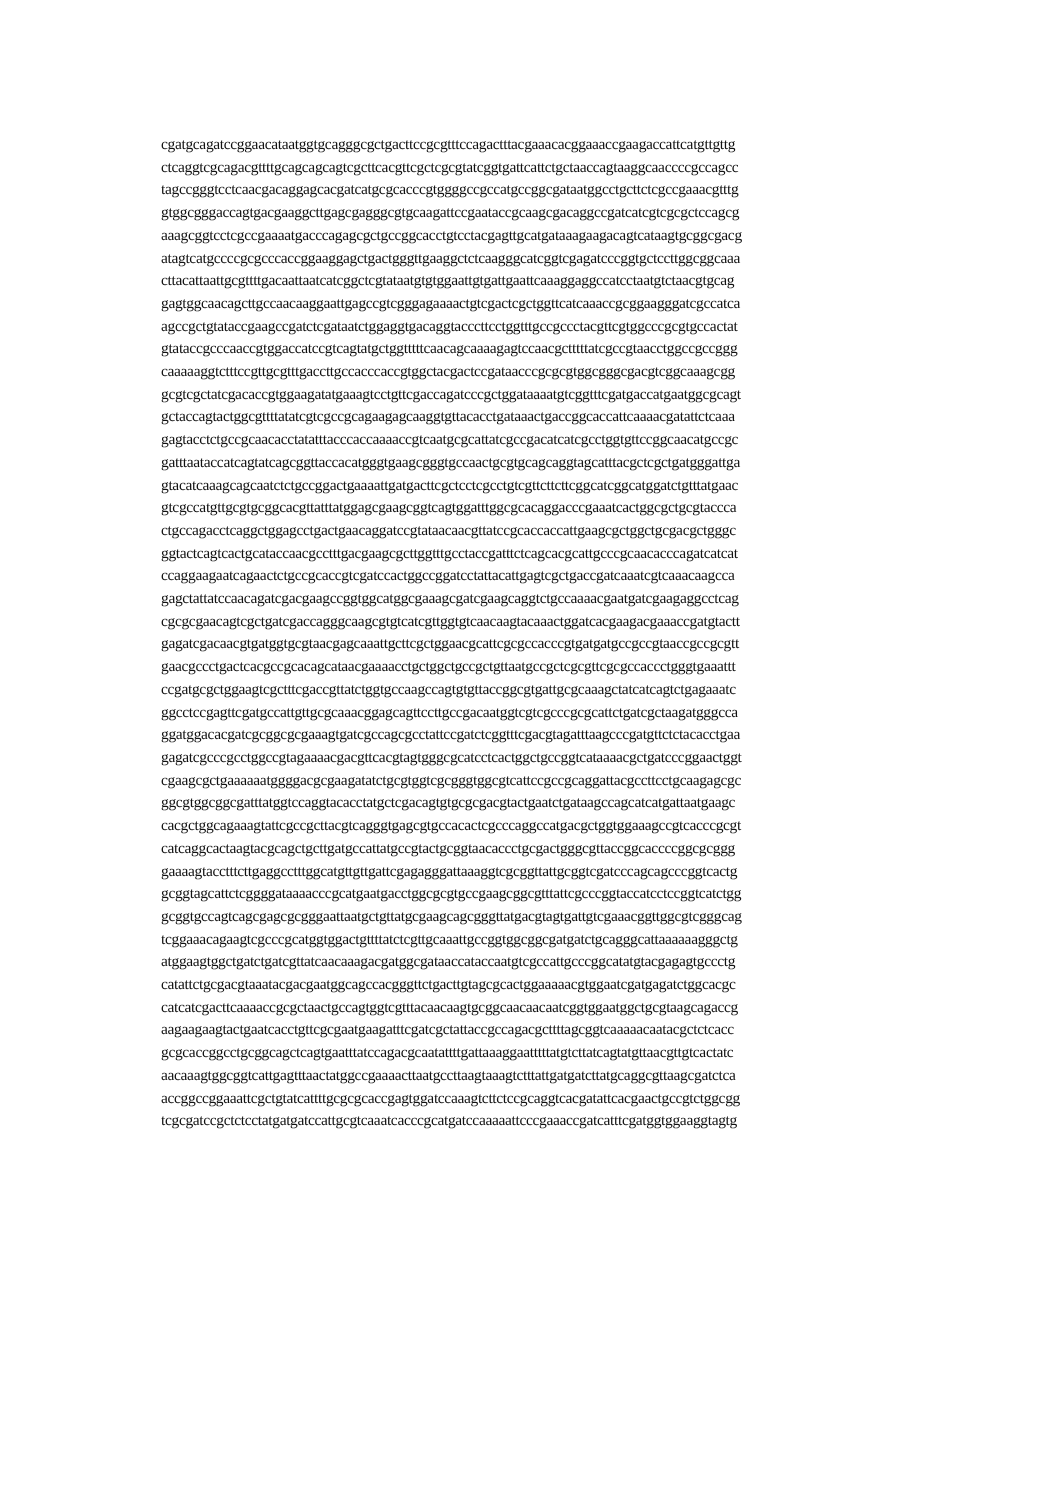cgatgcagatccggaacataatggtgcagggcgctgacttccgcgtttccagactttacgaaacacggaaaccgaagaccattcatgttgttg
ctcaggtcgcagacgttttgcagcagcagtcgcttcacgttcgctcgcgtatcggtgattcattctgctaaccagtaaggcaaccccgccagcc
tagccgggtcctcaacgacaggagcacgatcatgcgcacccgtggggccgccatgccggcgataatggcctgcttctcgccgaaacgtttg
gtggcgggaccagtgacgaaggcttgagcgagggcgtgcaagattccgaataccgcaagcgacaggccgatcatcgtcgcgctccagcg
aaagcggtcctcgccgaaaatgacccagagcgctgccggcacctgtcctacgagttgcatgataaagaagacagtcataagtgcggcgacg
atagtcatgccccgcgcccaccggaaggagctgactgggttgaaggctctcaagggcatcggtcgagatcccggtgctccttggcggcaaa
cttacattaattgcgttttgacaattaatcatcggctcgtataatgtgtggaattgtgattgaattcaaaggaggccatcctaatgtctaacgtgcag
gagtggcaacagcttgccaacaaggaattgagccgtcgggagaaaactgtcgactcgctggttcatcaaaccgcggaagggatcgccatca
agccgctgtataccgaagccgatctcgataatctggaggtgacaggtacccttcctggtttgccgccctacgttcgtggcccgcgtgccactat
gtataccgcccaaccgtggaccatccgtcagtatgctggtttttcaacagcaaaagagtccaacgctttttatcgccgtaacctggccgccggg
caaaaaggtctttccgttgcgtttgaccttgccacccaccgtggctacgactccgataacccgcgcgtggcgggcgacgtcggcaaagcgg
gcgtcgctatcgacaccgtggaagatatgaaagtcctgttcgaccagatcccgctggataaaatgtcggtttcgatgaccatgaatggcgcagt
gctaccagtactggcgttttatatcgtcgccgcagaagagcaaggtgttacacctgataaactgaccggcaccattcaaaacgatattctcaaa
gagtacctctgccgcaacacctatatttacccaccaaaaccgtcaatgcgcattatcgccgacatcatcgcctggtgttccggcaacatgccgc
gatttaataccatcagtatcagcggttaccacatgggtgaagcgggtgccaactgcgtgcagcaggtagcatttacgctcgctgatgggattga
gtacatcaaagcagcaatctctgccggactgaaaattgatgacttcgctcctcgcctgtcgttcttcttcggcatcggcatggatctgtttatgaac
gtcgccatgttgcgtgcggcacgttatttatggagcgaagcggtcagtggatttggcgcacaggacccgaaatcactggcgctgcgtaccca
ctgccagacctcaggctggagcctgactgaacaggatccgtataacaacgttatccgcaccaccattgaagcgctggctgcgacgctgggc
ggtactcagtcactgcataccaacgcctttgacgaagcgcttggtttgcctaccgatttctcagcacgcattgcccgcaacacccagatcatcat
ccaggaagaatcagaactctgccgcaccgtcgatccactggccggatcctattacattgagtcgctgaccgatcaaatcgtcaaacaagcca
gagctattatccaacagatcgacgaagccggtggcatggcgaaagcgatcgaagcaggtctgccaaaacgaatgatcgaagaggcctcag
cgcgcgaacagtcgctgatcgaccagggcaagcgtgtcatcgttggtgtcaacaagtacaaactggatcacgaagacgaaaccgatgtactt
gagatcgacaacgtgatggtgcgtaacgagcaaattgcttcgctggaacgcattcgcgccacccgtgatgatgccgccgtaaccgccgcgtt
gaacgccctgactcacgccgcacagcataacgaaaacctgctggctgccgctgttaatgccgctcgcgttcgcgccaccctgggtgaaattt
ccgatgcgctggaagtcgctttcgaccgttatctggtgccaagccagtgtgttaccggcgtgattgcgcaaagctatcatcagtctgagaaatc
ggcctccgagttcgatgccattgttgcgcaaacggagcagttccttgccgacaatggtcgtcgcccgcgcattctgatcgctaagatgggcca
ggatggacacgatcgcggcgcgaaagtgatcgccagcgcctattccgatctcggtttcgacgtagatttaagcccgatgttctctacacctgaa
gagatcgcccgcctggccgtagaaaacgacgttcacgtagtgggcgcatcctcactggctgccggtcataaaacgctgatcccggaactggt
cgaagcgctgaaaaaatggggacgcgaagatatctgcgtggtcgcgggtggcgtcattccgccgcaggattacgccttcctgcaagagcgc
ggcgtggcggcgatttatggtccaggtacacctatgctcgacagtgtgcgcgacgtactgaatctgataagccagcatcatgattaatgaagc
cacgctggcagaaagtattcgccgcttacgtcagggtgagcgtgccacactcgcccaggccatgacgctggtggaaagccgtcacccgcgt
catcaggcactaagtacgcagctgcttgatgccattatgccgtactgcggtaacaccctgcgactgggcgttaccggcaccccggcgcggg
gaaaagtacctttcttgaggcctttggcatgttgttgattcgagagggattaaaggtcgcggttattgcggtcgatcccagcagcccggtcactg
gcggtagcattctcggggataaaacccgcatgaatgacctggcgcgtgccgaagcggcgtttattcgcccggtaccatcctccggtcatctgg
gcggtgccagtcagcgagcgcgggaattaatgctgttatgcgaagcagcgggttatgacgtagtgattgtcgaaacggttggcgtcgggcag
tcggaaacagaagtcgcccgcatggtggactgttttatctcgttgcaaattgccggtggcggcgatgatctgcagggcattaaaaaagggctg
atggaagtggctgatctgatcgttatcaacaaagacgatggcgataaccataccaatgtcgccattgcccggcatatgtacgagagtgccctg
catattctgcgacgtaaatacgacgaatggcagccacgggttctgacttgtagcgcactggaaaaacgtggaatcgatgagatctggcacgc
catcatcgacttcaaaaccgcgctaactgccagtggtcgtttacaacaagtgcggcaacaacaatcggtggaatggctgcgtaagcagaccg
aagaagaagtactgaatcacctgttcgcgaatgaagatttcgatcgctattaccgccagacgcttttagcggtcaaaaacaatacgctctcacc
gcgcaccggcctgcggcagctcagtgaatttatccagacgcaatattttgattaaaggaatttttatgtcttatcagtatgttaacgttgtcactatc
aacaaagtggcggtcattgagtttaactatggccgaaaacttaatgccttaagtaaagtctttattgatgatcttatgcaggcgttaagcgatctca
accggccggaaattcgctgtatcattttgcgcgcaccgagtggatccaaagtcttctccgcaggtcacgatattcacgaactgccgtctggcgg
tcgcgatccgctctcctatgatgatccattgcgtcaaatcacccgcatgatccaaaaattcccgaaaccgatcatttcgatggtggaaggtagtg